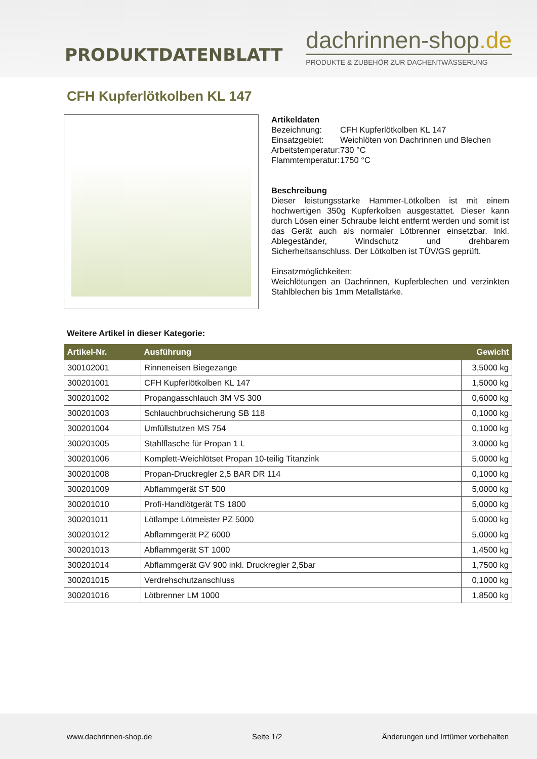PRODUKTDATENBLATT
dachrinnen-shop.de
PRODUKTE & ZUBEHÖR ZUR DACHENTWÄSSERUNG
CFH Kupferlötkolben KL 147
Artikeldaten
Bezeichnung: CFH Kupferlötkolben KL 147 Einsatzgebiet: Weichlöten von Dachrinnen und Blechen Arbeitstemperatur: 730 °C Flammtemperatur: 1750 °C
Beschreibung
Dieser leistungsstarke Hammer-Lötkolben ist mit einem hochwertigen 350g Kupferkolben ausgestattet. Dieser kann durch Lösen einer Schraube leicht entfernt werden und somit ist das Gerät auch als normaler Lötbrenner einsetzbar. Inkl. Ablegeständer, Windschutz und drehbarem Sicherheitsanschluss. Der Lötkolben ist TÜV/GS geprüft.
Einsatzmöglichkeiten:
Weichlötungen an Dachrinnen, Kupferblechen und verzinkten Stahlblechen bis 1mm Metallstärke.
Weitere Artikel in dieser Kategorie:
| Artikel-Nr. | Ausführung | Gewicht |
| --- | --- | --- |
| 300102001 | Rinneneisen Biegezange | 3,5000 kg |
| 300201001 | CFH Kupferlötkolben KL 147 | 1,5000 kg |
| 300201002 | Propangasschlauch 3M VS 300 | 0,6000 kg |
| 300201003 | Schlauchbruchsicherung SB 118 | 0,1000 kg |
| 300201004 | Umfüllstutzen MS 754 | 0,1000 kg |
| 300201005 | Stahlflasche für Propan 1 L | 3,0000 kg |
| 300201006 | Komplett-Weichlötset Propan 10-teilig Titanzink | 5,0000 kg |
| 300201008 | Propan-Druckregler 2,5 BAR DR 114 | 0,1000 kg |
| 300201009 | Abflammgerät ST 500 | 5,0000 kg |
| 300201010 | Profi-Handlötgerät TS 1800 | 5,0000 kg |
| 300201011 | Lötlampe Lötmeister PZ 5000 | 5,0000 kg |
| 300201012 | Abflammgerät PZ 6000 | 5,0000 kg |
| 300201013 | Abflammgerät ST 1000 | 1,4500 kg |
| 300201014 | Abflammgerät GV 900 inkl. Druckregler 2,5bar | 1,7500 kg |
| 300201015 | Verdrehschutzanschluss | 0,1000 kg |
| 300201016 | Lötbrenner LM 1000 | 1,8500 kg |
www.dachrinnen-shop.de Seite 1/2 Änderungen und Irrtümer vorbehalten